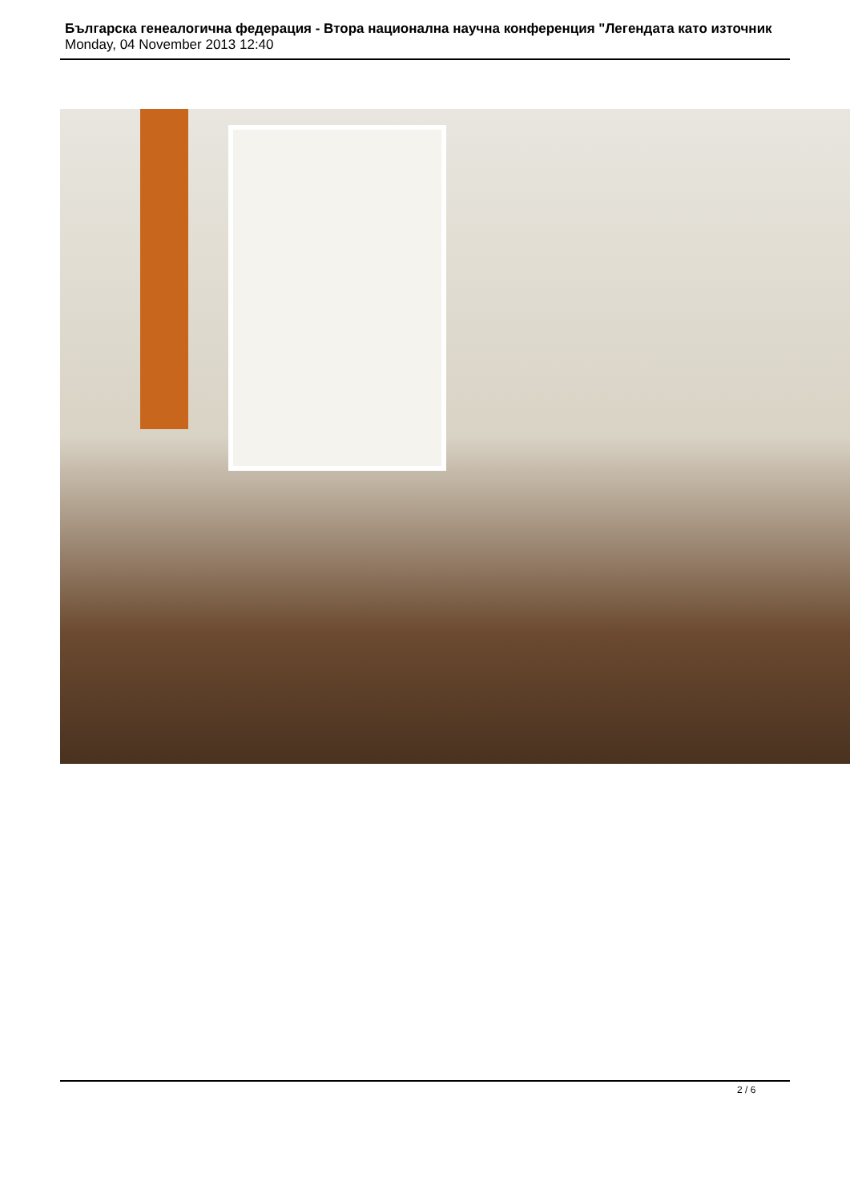Българска генеалогична федерация - Втора национална научна конференция "Легендата като източник
Monday, 04 November 2013 12:40
2 / 6